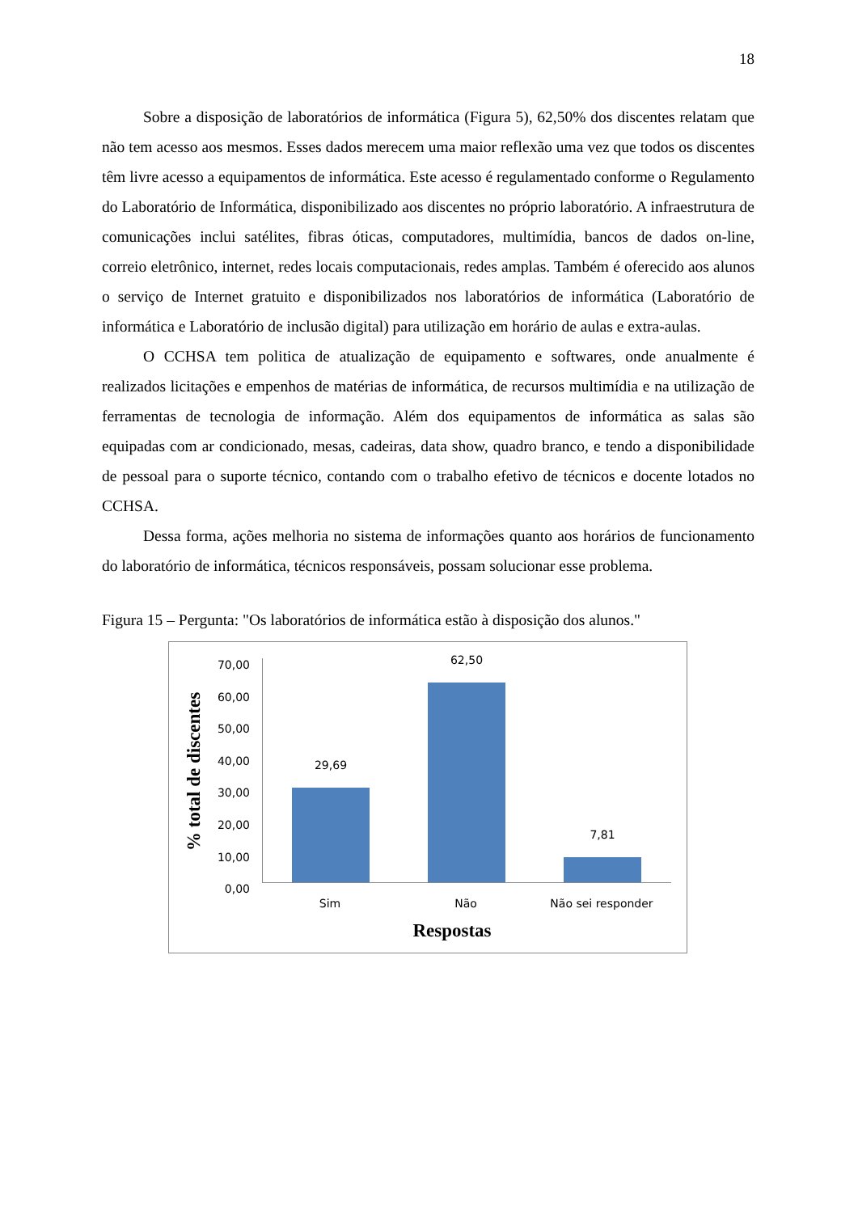18
Sobre a disposição de laboratórios de informática (Figura 5), 62,50% dos discentes relatam que não tem acesso aos mesmos. Esses dados merecem uma maior reflexão uma vez que todos os discentes têm livre acesso a equipamentos de informática. Este acesso é regulamentado conforme o Regulamento do Laboratório de Informática, disponibilizado aos discentes no próprio laboratório. A infraestrutura de comunicações inclui satélites, fibras óticas, computadores, multimídia, bancos de dados on-line, correio eletrônico, internet, redes locais computacionais, redes amplas. Também é oferecido aos alunos o serviço de Internet gratuito e disponibilizados nos laboratórios de informática (Laboratório de informática e Laboratório de inclusão digital) para utilização em horário de aulas e extra-aulas.
O CCHSA tem politica de atualização de equipamento e softwares, onde anualmente é realizados licitações e empenhos de matérias de informática, de recursos multimídia e na utilização de ferramentas de tecnologia de informação. Além dos equipamentos de informática as salas são equipadas com ar condicionado, mesas, cadeiras, data show, quadro branco, e tendo a disponibilidade de pessoal para o suporte técnico, contando com o trabalho efetivo de técnicos e docente lotados no CCHSA.
Dessa forma, ações melhoria no sistema de informações quanto aos horários de funcionamento do laboratório de informática, técnicos responsáveis, possam solucionar esse problema.
Figura 15 – Pergunta: "Os laboratórios de informática estão à disposição dos alunos."
% total de discentes
70,00
60,00
50,00
40,00
30,00
20,00
10,00
0,00
29,69
62,50
7,81
Sim Não Não sei responder
Respostas